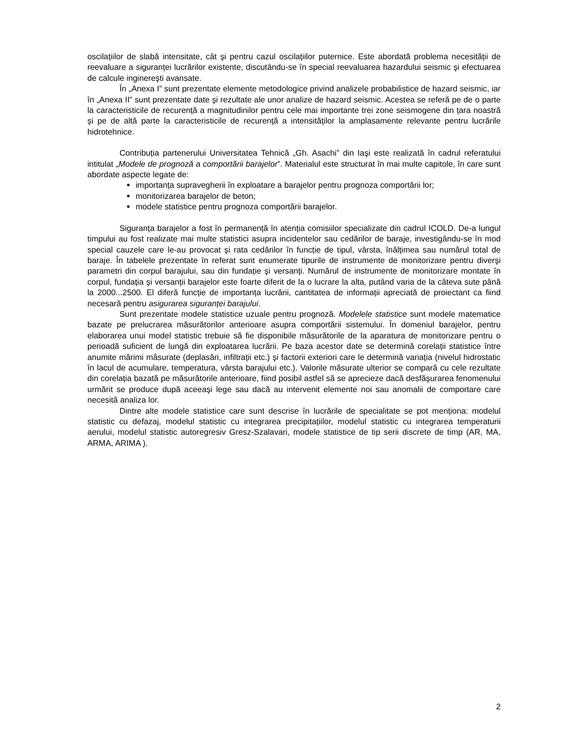oscilațiilor de slabă intensitate, cât şi pentru cazul oscilațiilor puternice. Este abordată problema necesității de reevaluare a siguranței lucrărilor existente, discutându-se în special reevaluarea hazardului seismic şi efectuarea de calcule inginereşti avansate.
În „Anexa I” sunt prezentate elemente metodologice privind analizele probabilistice de hazard seismic, iar în „Anexa II” sunt prezentate date şi rezultate ale unor analize de hazard seismic. Acestea se referă pe de o parte la caracteristicile de recurență a magnitudinilor pentru cele mai importante trei zone seismogene din țara noastră şi pe de altă parte la caracteristicile de recurență a intensităților la amplasamente relevante pentru lucrările hidrotehnice.
Contribuția partenerului Universitatea Tehnică „Gh. Asachi” din Iaşi este realizată în cadrul referatului intitulat „Modele de prognoză a comportării barajelor”. Materialul este structurat în mai multe capitole, în care sunt abordate aspecte legate de:
importanța supravegherii în exploatare a barajelor pentru prognoza comportării lor;
monitorizarea barajelor de beton;
modele statistice pentru prognoza comportării barajelor.
Siguranța barajelor a fost în permanență în atenția comisiilor specializate din cadrul ICOLD. De-a lungul timpului au fost realizate mai multe statistici asupra incidentelor sau cedărilor de baraje, investigându-se în mod special cauzele care le-au provocat şi rata cedărilor în funcție de tipul, vârsta, înălțimea sau numărul total de baraje. În tabelele prezentate în referat sunt enumerate tipurile de instrumente de monitorizare pentru diverşi parametri din corpul barajului, sau din fundație şi versanți. Numărul de instrumente de monitorizare montate în corpul, fundația şi versanții barajelor este foarte diferit de la o lucrare la alta, putând varia de la câteva sute până la 2000...2500. El diferă funcție de importanța lucrării, cantitatea de informații apreciată de proiectant ca fiind necesară pentru asigurarea siguranței barajului.
Sunt prezentate modele statistice uzuale pentru prognoză. Modelele statistice sunt modele matematice bazate pe prelucrarea măsurătorilor anterioare asupra comportării sistemului. În domeniul barajelor, pentru elaborarea unui model statistic trebuie să fie disponibile măsurătorile de la aparatura de monitorizare pentru o perioadă suficient de lungă din exploatarea lucrării. Pe baza acestor date se determină corelații statistice între anumite mărimi măsurate (deplasări, infiltrații etc.) şi factorii exteriori care le determină variația (nivelul hidrostatic în lacul de acumulare, temperatura, vârsta barajului etc.). Valorile măsurate ulterior se compară cu cele rezultate din corelația bazată pe măsurătorile anterioare, fiind posibil astfel să se aprecieze dacă desfăşurarea fenomenului urmărit se produce după aceeaşi lege sau dacă au intervenit elemente noi sau anomalii de comportare care necesită analiza lor.
Dintre alte modele statistice care sunt descrise în lucrările de specialitate se pot menționa: modelul statistic cu defazaj, modelul statistic cu integrarea precipitațiilor, modelul statistic cu integrarea temperaturii aerului, modelul statistic autoregresiv Gresz-Szalavari, modele statistice de tip serii discrete de timp (AR, MA, ARMA, ARIMA ).
2